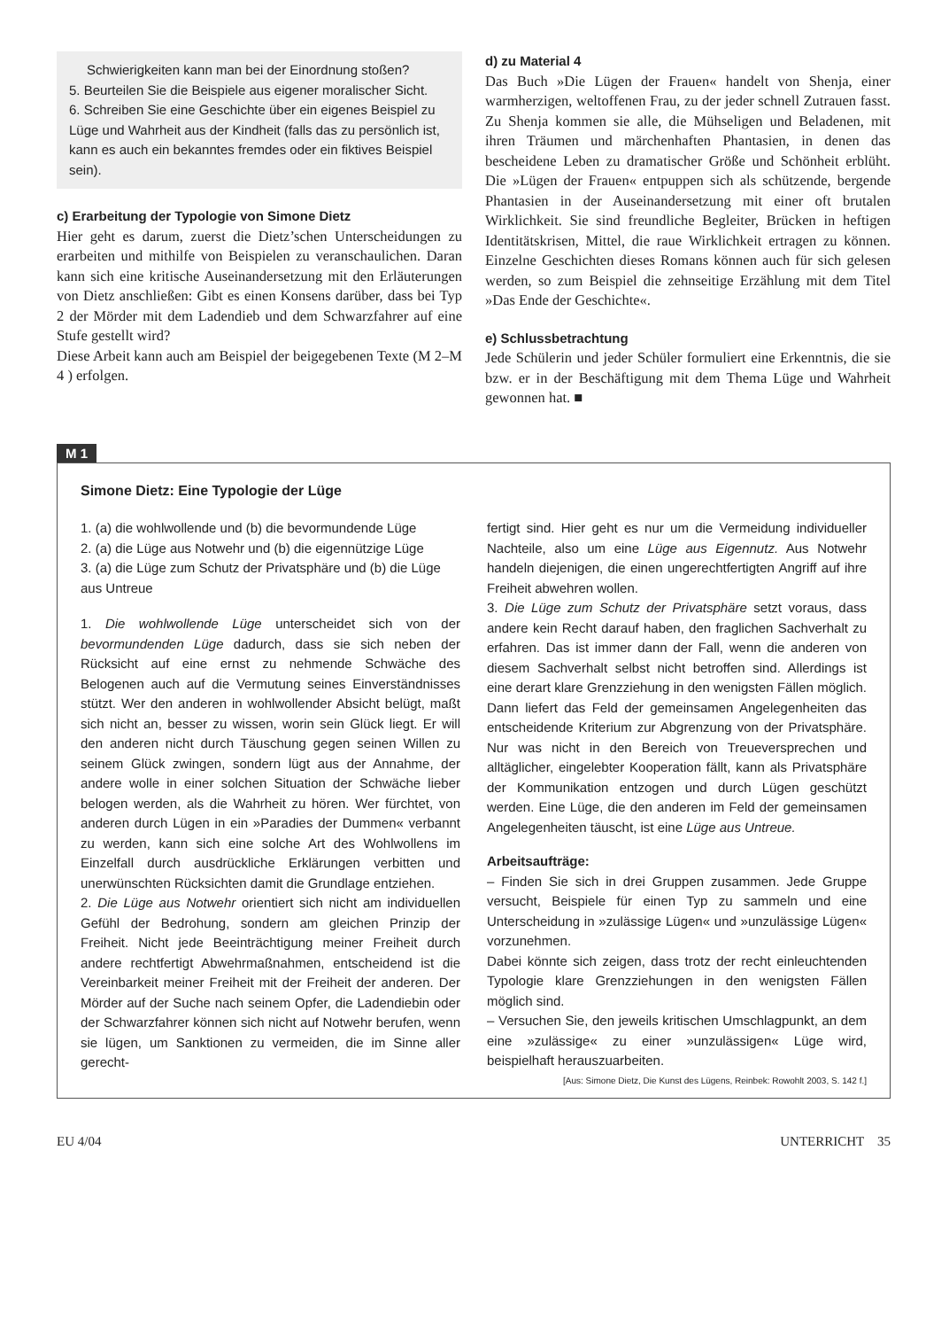Schwierigkeiten kann man bei der Einordnung stoßen?
5. Beurteilen Sie die Beispiele aus eigener moralischer Sicht.
6. Schreiben Sie eine Geschichte über ein eigenes Beispiel zu Lüge und Wahrheit aus der Kindheit (falls das zu persönlich ist, kann es auch ein bekanntes fremdes oder ein fiktives Beispiel sein).
c) Erarbeitung der Typologie von Simone Dietz
Hier geht es darum, zuerst die Dietz’schen Unterscheidungen zu erarbeiten und mithilfe von Beispielen zu veranschaulichen. Daran kann sich eine kritische Auseinandersetzung mit den Erläuterungen von Dietz anschließen: Gibt es einen Konsens darüber, dass bei Typ 2 der Mörder mit dem Ladendieb und dem Schwarzfahrer auf eine Stufe gestellt wird?
Diese Arbeit kann auch am Beispiel der beigegebenen Texte (M 2–M 4 ) erfolgen.
d) zu Material 4
Das Buch »Die Lügen der Frauen« handelt von Shenja, einer warmherzigen, weltoffenen Frau, zu der jeder schnell Zutrauen fasst. Zu Shenja kommen sie alle, die Mühseligen und Beladenen, mit ihren Träumen und märchenhaften Phantasien, in denen das bescheidene Leben zu dramatischer Größe und Schönheit erblüht. Die »Lügen der Frauen« entpuppen sich als schützende, bergende Phantasien in der Auseinandersetzung mit einer oft brutalen Wirklichkeit. Sie sind freundliche Begleiter, Brücken in heftigen Identitätskrisen, Mittel, die raue Wirklichkeit ertragen zu können. Einzelne Geschichten dieses Romans können auch für sich gelesen werden, so zum Beispiel die zehnseitige Erzählung mit dem Titel »Das Ende der Geschichte«.
e) Schlussbetrachtung
Jede Schülerin und jeder Schüler formuliert eine Erkenntnis, die sie bzw. er in der Beschäftigung mit dem Thema Lüge und Wahrheit gewonnen hat. ■
M 1
Simone Dietz: Eine Typologie der Lüge
1. (a) die wohlwollende und (b) die bevormundende Lüge
2. (a) die Lüge aus Notwehr und (b) die eigennützige Lüge
3. (a) die Lüge zum Schutz der Privatsphäre und (b) die Lüge aus Untreue
1. Die wohlwollende Lüge unterscheidet sich von der bevormundenden Lüge dadurch, dass sie sich neben der Rücksicht auf eine ernst zu nehmende Schwäche des Belogenen auch auf die Vermutung seines Einverständnisses stützt. Wer den anderen in wohlwollender Absicht belügt, maßt sich nicht an, besser zu wissen, worin sein Glück liegt. Er will den anderen nicht durch Täuschung gegen seinen Willen zu seinem Glück zwingen, sondern lügt aus der Annahme, der andere wolle in einer solchen Situation der Schwäche lieber belogen werden, als die Wahrheit zu hören. Wer fürchtet, von anderen durch Lügen in ein »Paradies der Dummen« verbannt zu werden, kann sich eine solche Art des Wohlwollens im Einzelfall durch ausdrückliche Erklärungen verbitten und unerwünschten Rücksichten damit die Grundlage entziehen.
2. Die Lüge aus Notwehr orientiert sich nicht am individuellen Gefühl der Bedrohung, sondern am gleichen Prinzip der Freiheit. Nicht jede Beeinträchtigung meiner Freiheit durch andere rechtfertigt Abwehrmaßnahmen, entscheidend ist die Vereinbarkeit meiner Freiheit mit der Freiheit der anderen. Der Mörder auf der Suche nach seinem Opfer, die Ladendiebin oder der Schwarzfahrer können sich nicht auf Notwehr berufen, wenn sie lügen, um Sanktionen zu vermeiden, die im Sinne aller gerecht-
fertigt sind. Hier geht es nur um die Vermeidung individueller Nachteile, also um eine Lüge aus Eigennutz. Aus Notwehr handeln diejenigen, die einen ungerechtfertigten Angriff auf ihre Freiheit abwehren wollen.
3. Die Lüge zum Schutz der Privatsphäre setzt voraus, dass andere kein Recht darauf haben, den fraglichen Sachverhalt zu erfahren. Das ist immer dann der Fall, wenn die anderen von diesem Sachverhalt selbst nicht betroffen sind. Allerdings ist eine derart klare Grenzziehung in den wenigsten Fällen möglich. Dann liefert das Feld der gemeinsamen Angelegenheiten das entscheidende Kriterium zur Abgrenzung von der Privatsphäre. Nur was nicht in den Bereich von Treueversprechen und alltäglicher, eingelebter Kooperation fällt, kann als Privatsphäre der Kommunikation entzogen und durch Lügen geschützt werden. Eine Lüge, die den anderen im Feld der gemeinsamen Angelegenheiten täuscht, ist eine Lüge aus Untreue.
Arbeitsaufträge:
– Finden Sie sich in drei Gruppen zusammen. Jede Gruppe versucht, Beispiele für einen Typ zu sammeln und eine Unterscheidung in »zulässige Lügen« und »unzulässige Lügen« vorzunehmen.
Dabei könnte sich zeigen, dass trotz der recht einleuchtenden Typologie klare Grenzziehungen in den wenigsten Fällen möglich sind.
– Versuchen Sie, den jeweils kritischen Umschlagpunkt, an dem eine »zulässige« zu einer »unzulässigen« Lüge wird, beispielhaft herauszuarbeiten.
[Aus: Simone Dietz, Die Kunst des Lügens, Reinbek: Rowohlt 2003, S. 142 f.]
EU 4/04 UNTERRICHT 35